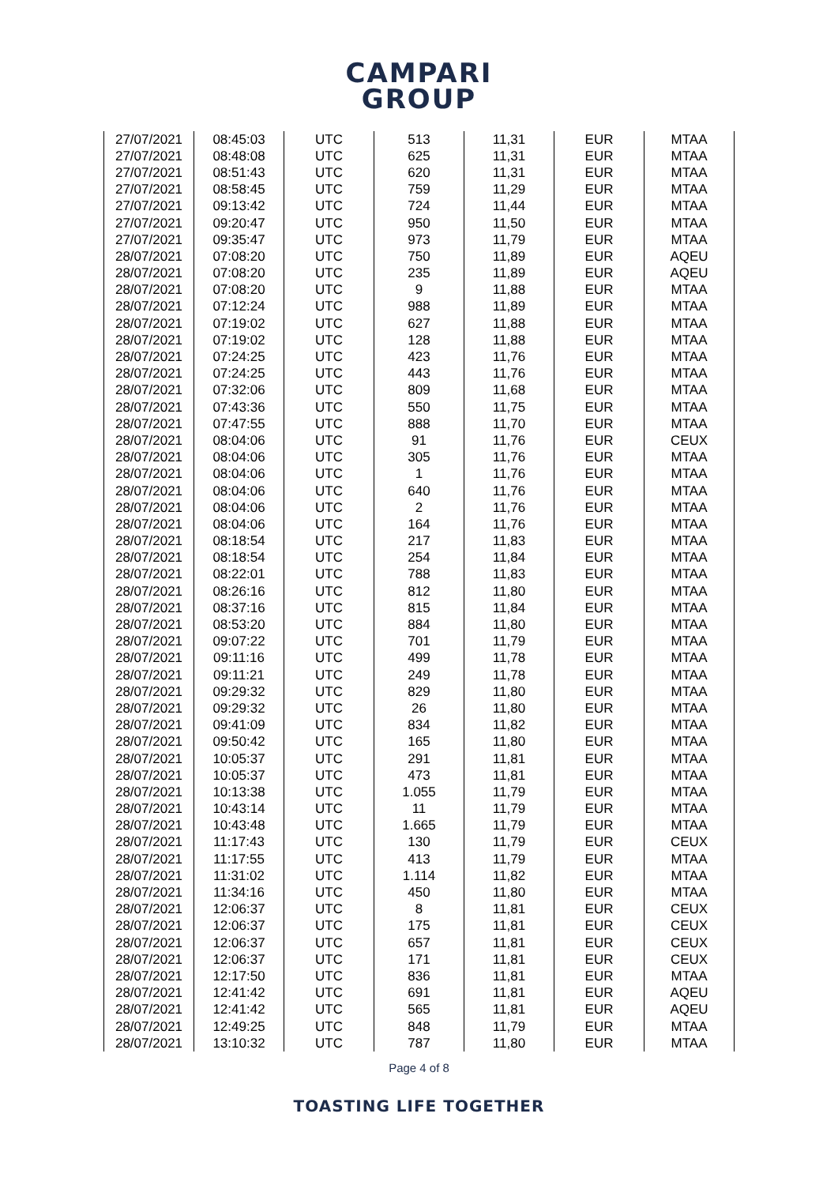CAMPARI
GROUP
| 27/07/2021 | 08:45:03 | UTC | 513 | 11,31 | EUR | MTAA |
| 27/07/2021 | 08:48:08 | UTC | 625 | 11,31 | EUR | MTAA |
| 27/07/2021 | 08:51:43 | UTC | 620 | 11,31 | EUR | MTAA |
| 27/07/2021 | 08:58:45 | UTC | 759 | 11,29 | EUR | MTAA |
| 27/07/2021 | 09:13:42 | UTC | 724 | 11,44 | EUR | MTAA |
| 27/07/2021 | 09:20:47 | UTC | 950 | 11,50 | EUR | MTAA |
| 27/07/2021 | 09:35:47 | UTC | 973 | 11,79 | EUR | MTAA |
| 28/07/2021 | 07:08:20 | UTC | 750 | 11,89 | EUR | AQEU |
| 28/07/2021 | 07:08:20 | UTC | 235 | 11,89 | EUR | AQEU |
| 28/07/2021 | 07:08:20 | UTC | 9 | 11,88 | EUR | MTAA |
| 28/07/2021 | 07:12:24 | UTC | 988 | 11,89 | EUR | MTAA |
| 28/07/2021 | 07:19:02 | UTC | 627 | 11,88 | EUR | MTAA |
| 28/07/2021 | 07:19:02 | UTC | 128 | 11,88 | EUR | MTAA |
| 28/07/2021 | 07:24:25 | UTC | 423 | 11,76 | EUR | MTAA |
| 28/07/2021 | 07:24:25 | UTC | 443 | 11,76 | EUR | MTAA |
| 28/07/2021 | 07:32:06 | UTC | 809 | 11,68 | EUR | MTAA |
| 28/07/2021 | 07:43:36 | UTC | 550 | 11,75 | EUR | MTAA |
| 28/07/2021 | 07:47:55 | UTC | 888 | 11,70 | EUR | MTAA |
| 28/07/2021 | 08:04:06 | UTC | 91 | 11,76 | EUR | CEUX |
| 28/07/2021 | 08:04:06 | UTC | 305 | 11,76 | EUR | MTAA |
| 28/07/2021 | 08:04:06 | UTC | 1 | 11,76 | EUR | MTAA |
| 28/07/2021 | 08:04:06 | UTC | 640 | 11,76 | EUR | MTAA |
| 28/07/2021 | 08:04:06 | UTC | 2 | 11,76 | EUR | MTAA |
| 28/07/2021 | 08:04:06 | UTC | 164 | 11,76 | EUR | MTAA |
| 28/07/2021 | 08:18:54 | UTC | 217 | 11,83 | EUR | MTAA |
| 28/07/2021 | 08:18:54 | UTC | 254 | 11,84 | EUR | MTAA |
| 28/07/2021 | 08:22:01 | UTC | 788 | 11,83 | EUR | MTAA |
| 28/07/2021 | 08:26:16 | UTC | 812 | 11,80 | EUR | MTAA |
| 28/07/2021 | 08:37:16 | UTC | 815 | 11,84 | EUR | MTAA |
| 28/07/2021 | 08:53:20 | UTC | 884 | 11,80 | EUR | MTAA |
| 28/07/2021 | 09:07:22 | UTC | 701 | 11,79 | EUR | MTAA |
| 28/07/2021 | 09:11:16 | UTC | 499 | 11,78 | EUR | MTAA |
| 28/07/2021 | 09:11:21 | UTC | 249 | 11,78 | EUR | MTAA |
| 28/07/2021 | 09:29:32 | UTC | 829 | 11,80 | EUR | MTAA |
| 28/07/2021 | 09:29:32 | UTC | 26 | 11,80 | EUR | MTAA |
| 28/07/2021 | 09:41:09 | UTC | 834 | 11,82 | EUR | MTAA |
| 28/07/2021 | 09:50:42 | UTC | 165 | 11,80 | EUR | MTAA |
| 28/07/2021 | 10:05:37 | UTC | 291 | 11,81 | EUR | MTAA |
| 28/07/2021 | 10:05:37 | UTC | 473 | 11,81 | EUR | MTAA |
| 28/07/2021 | 10:13:38 | UTC | 1.055 | 11,79 | EUR | MTAA |
| 28/07/2021 | 10:43:14 | UTC | 11 | 11,79 | EUR | MTAA |
| 28/07/2021 | 10:43:48 | UTC | 1.665 | 11,79 | EUR | MTAA |
| 28/07/2021 | 11:17:43 | UTC | 130 | 11,79 | EUR | CEUX |
| 28/07/2021 | 11:17:55 | UTC | 413 | 11,79 | EUR | MTAA |
| 28/07/2021 | 11:31:02 | UTC | 1.114 | 11,82 | EUR | MTAA |
| 28/07/2021 | 11:34:16 | UTC | 450 | 11,80 | EUR | MTAA |
| 28/07/2021 | 12:06:37 | UTC | 8 | 11,81 | EUR | CEUX |
| 28/07/2021 | 12:06:37 | UTC | 175 | 11,81 | EUR | CEUX |
| 28/07/2021 | 12:06:37 | UTC | 657 | 11,81 | EUR | CEUX |
| 28/07/2021 | 12:06:37 | UTC | 171 | 11,81 | EUR | CEUX |
| 28/07/2021 | 12:17:50 | UTC | 836 | 11,81 | EUR | MTAA |
| 28/07/2021 | 12:41:42 | UTC | 691 | 11,81 | EUR | AQEU |
| 28/07/2021 | 12:41:42 | UTC | 565 | 11,81 | EUR | AQEU |
| 28/07/2021 | 12:49:25 | UTC | 848 | 11,79 | EUR | MTAA |
| 28/07/2021 | 13:10:32 | UTC | 787 | 11,80 | EUR | MTAA |
Page 4 of 8
TOASTING LIFE TOGETHER